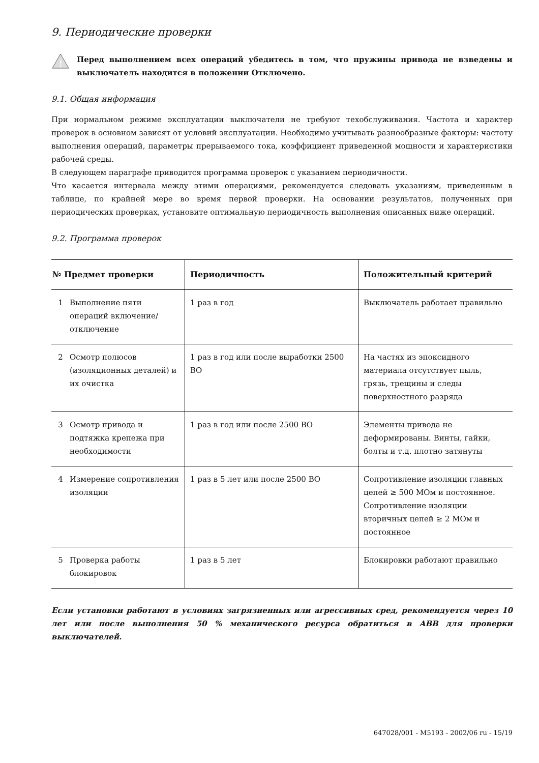9. Периодические проверки
!
Перед выполнением всех операций убедитесь в том, что пружины привода не взведены и выключатель находится в положении Отключено.
9.1. Общая информация
При нормальном режиме эксплуатации выключатели не требуют техобслуживания. Частота и характер проверок в основном зависят от условий эксплуатации. Необходимо учитывать разнообразные факторы: частоту выполнения операций, параметры прерываемого тока, коэффициент приведенной мощности и характеристики рабочей среды.
В следующем параграфе приводится программа проверок с указанием периодичности.
Что касается интервала между этими операциями, рекомендуется следовать указаниям, приведенным в таблице, по крайней мере во время первой проверки. На основании результатов, полученных при периодических проверках, установите оптимальную периодичность выполнения описанных ниже операций.
9.2. Программа проверок
| № Предмет проверки | Периодичность | Положительный критерий |
| --- | --- | --- |
| 1 Выполнение пяти операций включение/ отключение | 1 раз в год | Выключатель работает правильно |
| 2 Осмотр полюсов (изоляционных деталей) и их очистка | 1 раз в год или после выработки 2500 ВО | На частях из эпоксидного материала отсутствует пыль, грязь, трещины и следы поверхностного разряда |
| 3 Осмотр привода и подтяжка крепежа при необходимости | 1 раз в год или после 2500 ВО | Элементы привода не деформированы. Винты, гайки, болты и т.д. плотно затянуты |
| 4 Измерение сопротивления изоляции | 1 раз в 5 лет или после 2500 ВО | Сопротивление изоляции главных цепей ≥ 500 МОм и постоянное. Сопротивление изоляции вторичных цепей ≥ 2 МОм и постоянное |
| 5 Проверка работы блокировок | 1 раз в 5 лет | Блокировки работают правильно |
Если установки работают в условиях загрязненных или агрессивных сред, рекомендуется через 10 лет или после выполнения 50 % механического ресурса обратиться в ABB для проверки выключателей.
647028/001 - M5193 - 2002/06 ru - 15/19